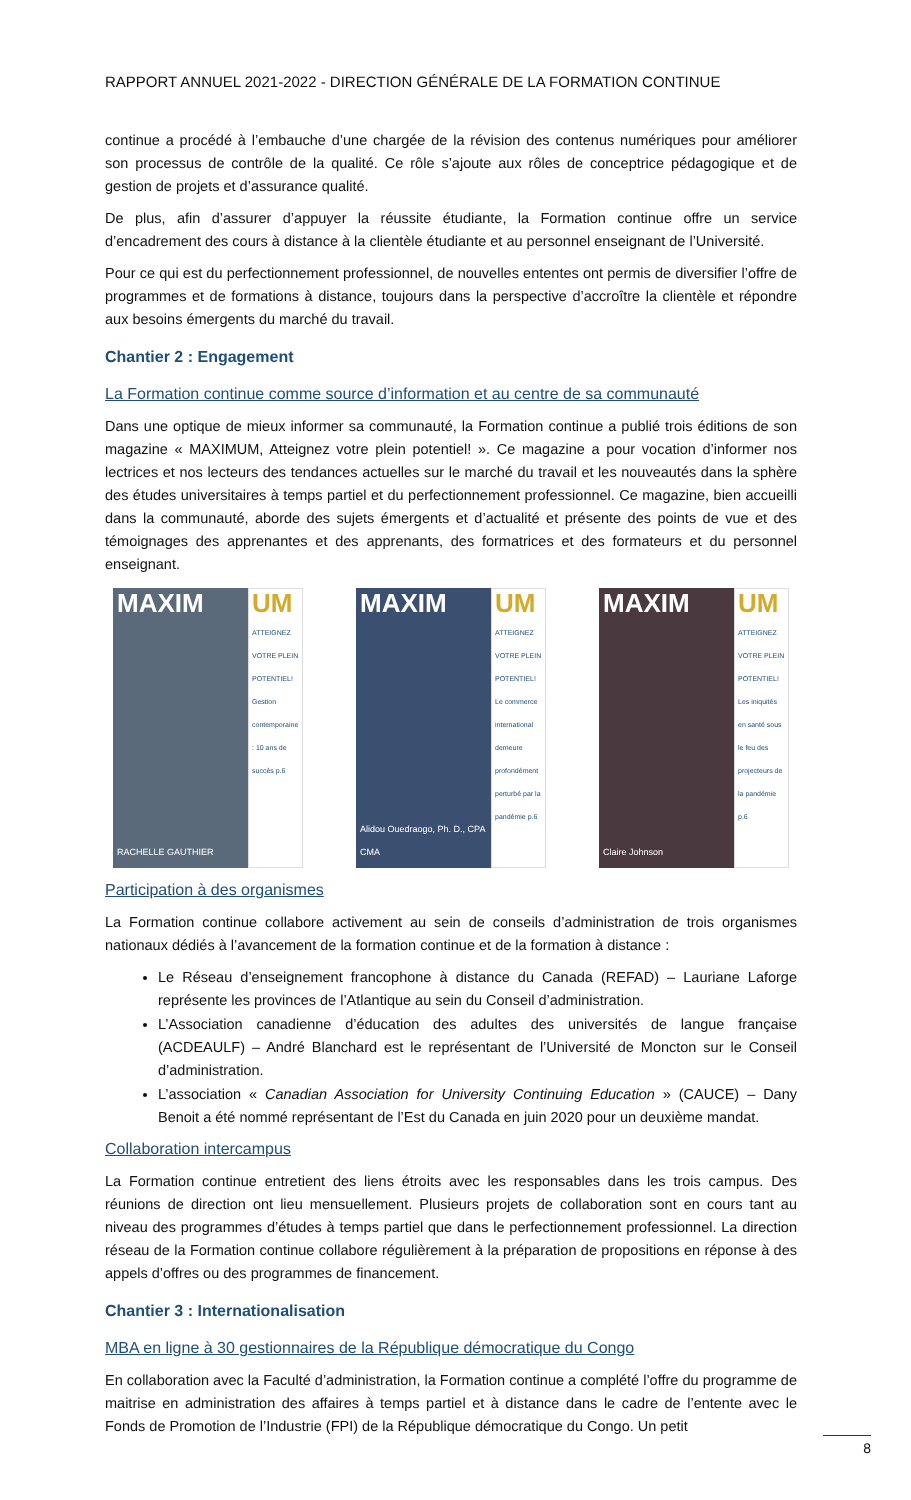RAPPORT ANNUEL 2021-2022 - DIRECTION GÉNÉRALE DE LA FORMATION CONTINUE
continue a procédé à l’embauche d’une chargée de la révision des contenus numériques pour améliorer son processus de contrôle de la qualité. Ce rôle s’ajoute aux rôles de conceptrice pédagogique et de gestion de projets et d’assurance qualité.
De plus, afin d’assurer d’appuyer la réussite étudiante, la Formation continue offre un service d’encadrement des cours à distance à la clientèle étudiante et au personnel enseignant de l’Université.
Pour ce qui est du perfectionnement professionnel, de nouvelles ententes ont permis de diversifier l’offre de programmes et de formations à distance, toujours dans la perspective d’accroître la clientèle et répondre aux besoins émergents du marché du travail.
Chantier 2 : Engagement
La Formation continue comme source d’information et au centre de sa communauté
Dans une optique de mieux informer sa communauté, la Formation continue a publié trois éditions de son magazine « MAXIMUM, Atteignez votre plein potentiel! ». Ce magazine a pour vocation d’informer nos lectrices et nos lecteurs des tendances actuelles sur le marché du travail et les nouveautés dans la sphère des études universitaires à temps partiel et du perfectionnement professionnel. Ce magazine, bien accueilli dans la communauté, aborde des sujets émergents et d’actualité et présente des points de vue et des témoignages des apprenantes et des apprenants, des formatrices et des formateurs et du personnel enseignant.
MAXIM
RACHELLE GAUTHIER
UM
ATTEIGNEZ VOTRE PLEIN POTENTIEL!
Gestion contemporaine : 10 ans de succès p.6
MAXIM
Alidou Ouedraogo, Ph. D., CPA CMA
UM
ATTEIGNEZ VOTRE PLEIN POTENTIEL!
Le commerce international demeure profondément perturbé par la pandémie p.6
MAXIM
Claire Johnson
UM
ATTEIGNEZ VOTRE PLEIN POTENTIEL!
Les iniquités en santé sous le feu des projecteurs de la pandémie p.6
Participation à des organismes
La Formation continue collabore activement au sein de conseils d’administration de trois organismes nationaux dédiés à l’avancement de la formation continue et de la formation à distance :
Le Réseau d’enseignement francophone à distance du Canada (REFAD) – Lauriane Laforge représente les provinces de l’Atlantique au sein du Conseil d’administration.
L’Association canadienne d’éducation des adultes des universités de langue française (ACDEAULF) – André Blanchard est le représentant de l’Université de Moncton sur le Conseil d’administration.
L’association « Canadian Association for University Continuing Education » (CAUCE) – Dany Benoit a été nommé représentant de l’Est du Canada en juin 2020 pour un deuxième mandat.
Collaboration intercampus
La Formation continue entretient des liens étroits avec les responsables dans les trois campus. Des réunions de direction ont lieu mensuellement. Plusieurs projets de collaboration sont en cours tant au niveau des programmes d’études à temps partiel que dans le perfectionnement professionnel. La direction réseau de la Formation continue collabore régulièrement à la préparation de propositions en réponse à des appels d’offres ou des programmes de financement.
Chantier 3 : Internationalisation
MBA en ligne à 30 gestionnaires de la République démocratique du Congo
En collaboration avec la Faculté d’administration, la Formation continue a complété l’offre du programme de maitrise en administration des affaires à temps partiel et à distance dans le cadre de l’entente avec le Fonds de Promotion de l’Industrie (FPI) de la République démocratique du Congo. Un petit
8